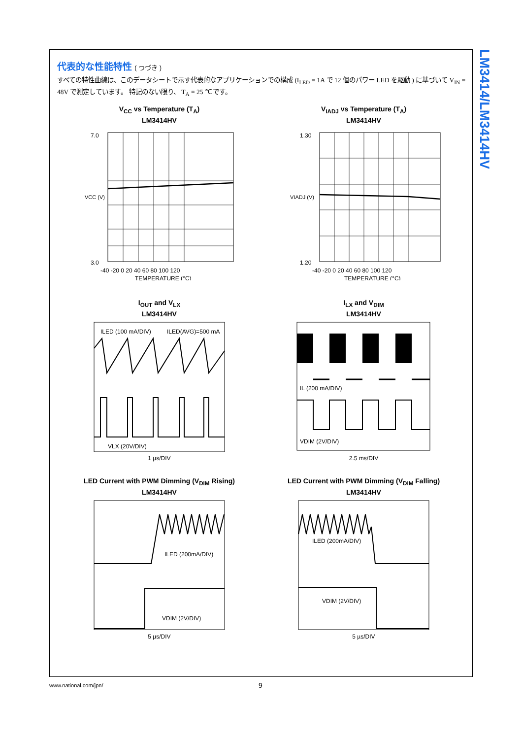LM3414/LM3414HV
代表的な性能特性 ( つづき )
すべての特性曲線は、このデータシートで示す代表的なアプリケーションでの構成 (I<sub>LED</sub> = 1A で 12 個のパワー LED を駆動 ) に基づいて V<sub>IN</sub> = 48V で測定しています。 特記のない限り、 T<sub>A</sub> = 25 ℃です。
V<sub>CC</sub> vs Temperature (T<sub>A</sub>)
LM3414HV
7.0
3.0
-40 -20 0 20 40 60 80 100 120
TEMPERATURE (°C)
VCC (V)
V<sub>IADJ</sub> vs Temperature (T<sub>A</sub>)
LM3414HV
1.30
1.20
-40 -20 0 20 40 60 80 100 120
TEMPERATURE (°C)
VIADJ (V)
I<sub>OUT</sub> and V<sub>LX</sub>
LM3414HV
ILED (100 mA/DIV)
ILED(AVG)=500 mA
VLX (20V/DIV)
1 µs/DIV
I<sub>LX</sub> and V<sub>DIM</sub>
LM3414HV
IL (200 mA/DIV)
VDIM (2V/DIV)
2.5 ms/DIV
LED Current with PWM Dimming (V<sub>DIM</sub> Rising)
LM3414HV
ILED (200mA/DIV)
VDIM (2V/DIV)
5 µs/DIV
LED Current with PWM Dimming (V<sub>DIM</sub> Falling)
LM3414HV
ILED (200mA/DIV)
VDIM (2V/DIV)
5 µs/DIV
www.national.com/jpn/ 9